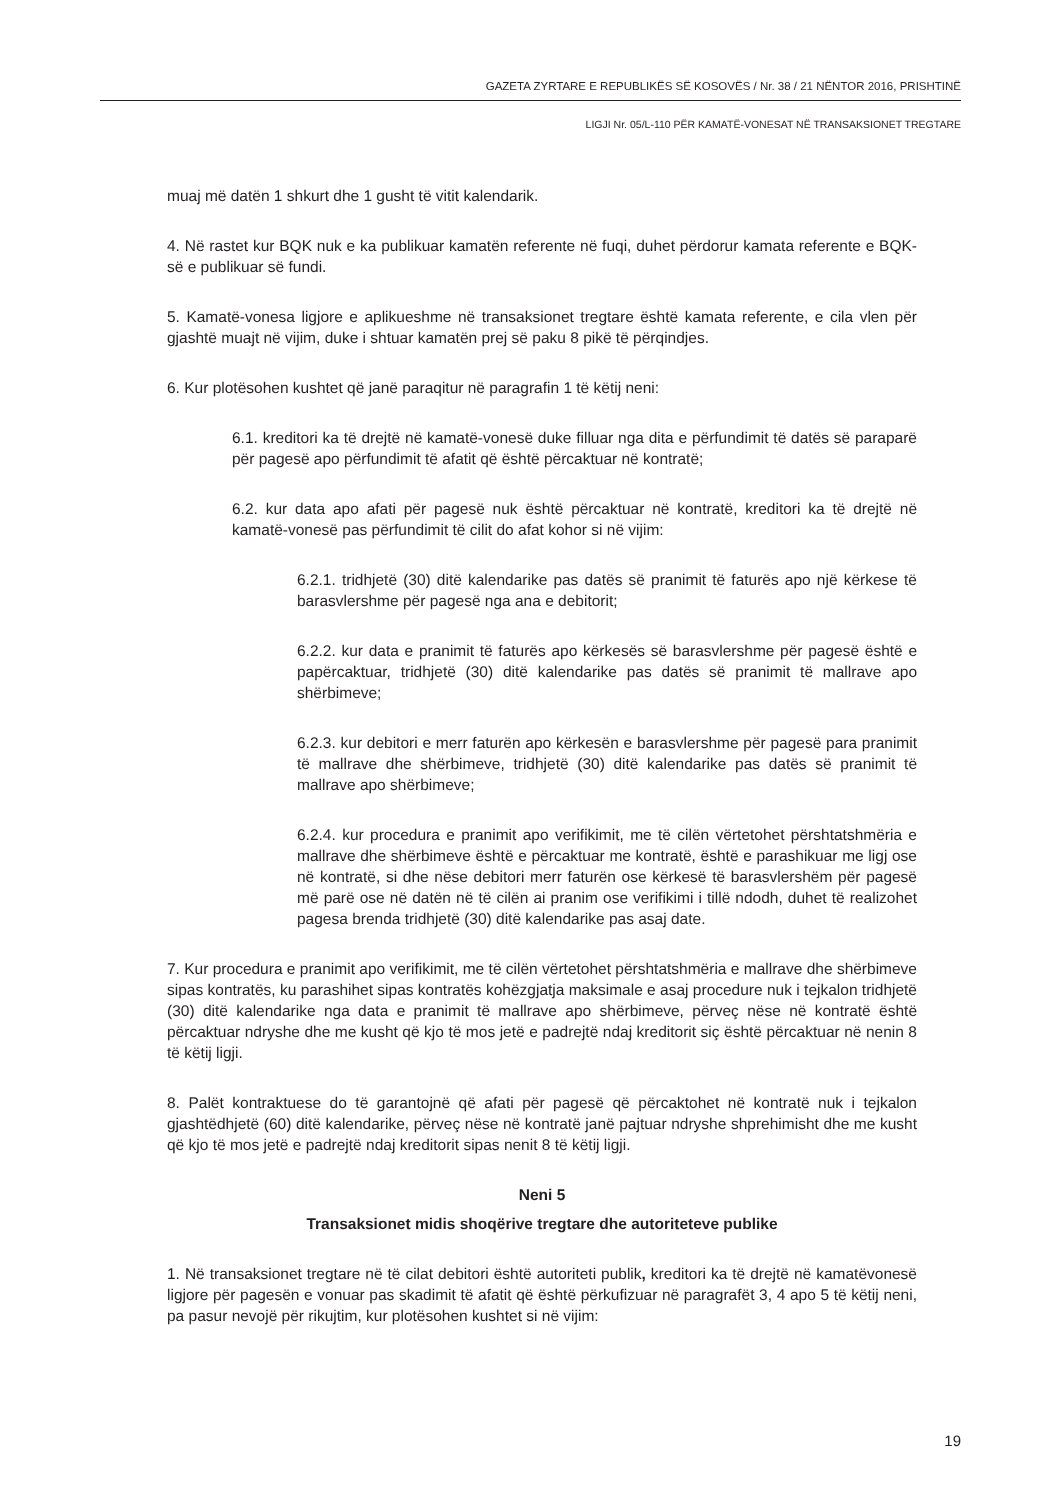GAZETA ZYRTARE E REPUBLIKËS SË KOSOVËS / Nr. 38 / 21 NËNTOR 2016, PRISHTINË
LIGJI Nr. 05/L-110 PËR KAMATË-VONESAT NË TRANSAKSIONET TREGTARE
muaj më datën 1 shkurt dhe 1 gusht të vitit kalendarik.
4. Në rastet kur BQK nuk e ka publikuar kamatën referente në fuqi, duhet përdorur kamata referente e BQK-së e publikuar së fundi.
5. Kamatë-vonesa ligjore e aplikueshme në transaksionet tregtare është kamata referente, e cila vlen për gjashtë muajt në vijim, duke i shtuar kamatën prej së paku 8 pikë të përqindjes.
6. Kur plotësohen kushtet që janë paraqitur në paragrafin 1 të këtij neni:
6.1. kreditori ka të drejtë në kamatë-vonesë duke filluar nga dita e përfundimit të datës së paraparë për pagesë apo përfundimit të afatit që është përcaktuar në kontratë;
6.2. kur data apo afati për pagesë nuk është përcaktuar në kontratë, kreditori ka të drejtë në kamatë-vonesë pas përfundimit të cilit do afat kohor si në vijim:
6.2.1. tridhjetë (30) ditë kalendarike pas datës së pranimit të faturës apo një kërkese të barasvlershme për pagesë nga ana e debitorit;
6.2.2. kur data e pranimit të faturës apo kërkesës së barasvlershme për pagesë është e papërcaktuar, tridhjetë (30) ditë kalendarike pas datës së pranimit të mallrave apo shërbimeve;
6.2.3. kur debitori e merr faturën apo kërkesën e barasvlershme për pagesë para pranimit të mallrave dhe shërbimeve, tridhjetë (30) ditë kalendarike pas datës së pranimit të mallrave apo shërbimeve;
6.2.4. kur procedura e pranimit apo verifikimit, me të cilën vërtetohet përshtatshmëria e mallrave dhe shërbimeve është e përcaktuar me kontratë, është e parashikuar me ligj ose në kontratë, si dhe nëse debitori merr faturën ose kërkesë të barasvlershëm për pagesë më parë ose në datën në të cilën ai pranim ose verifikimi i tillë ndodh, duhet të realizohet pagesa brenda tridhjetë (30) ditë kalendarike pas asaj date.
7. Kur procedura e pranimit apo verifikimit, me të cilën vërtetohet përshtatshmëria e mallrave dhe shërbimeve sipas kontratës, ku parashihet sipas kontratës kohëzgjatja maksimale e asaj procedure nuk i tejkalon tridhjetë (30) ditë kalendarike nga data e pranimit të mallrave apo shërbimeve, përveç nëse në kontratë është përcaktuar ndryshe dhe me kusht që kjo të mos jetë e padrejtë ndaj kreditorit siç është përcaktuar në nenin 8 të këtij ligji.
8. Palët kontraktuese do të garantojnë që afati për pagesë që përcaktohet në kontratë nuk i tejkalon gjashtëdhjetë (60) ditë kalendarike, përveç nëse në kontratë janë pajtuar ndryshe shprehimisht dhe me kusht që kjo të mos jetë e padrejtë ndaj kreditorit sipas nenit 8 të këtij ligji.
Neni 5
Transaksionet midis shoqërive tregtare dhe autoriteteve publike
1. Në transaksionet tregtare në të cilat debitori është autoriteti publik, kreditori ka të drejtë në kamatëvonesë ligjore për pagesën e vonuar pas skadimit të afatit që është përkufizuar në paragrafët 3, 4 apo 5 të këtij neni, pa pasur nevojë për rikujtim, kur plotësohen kushtet si në vijim:
19